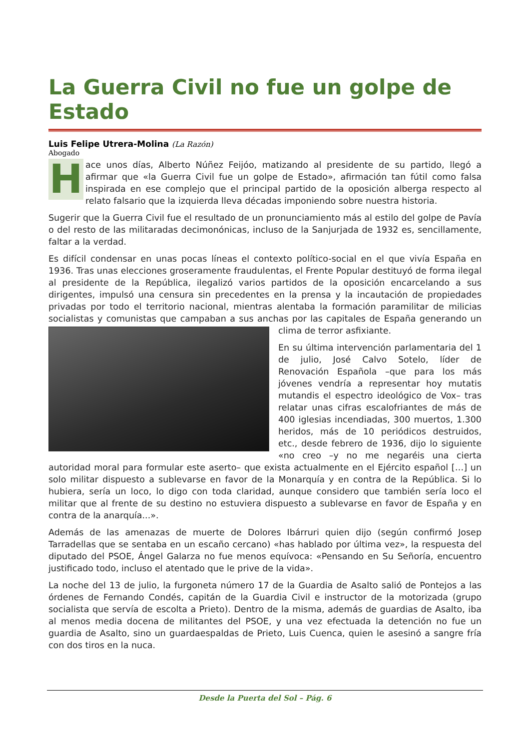La Guerra Civil no fue un golpe de Estado
Luis Felipe Utrera-Molina (La Razón)
Abogado
Hace unos días, Alberto Núñez Feijóo, matizando al presidente de su partido, llegó a afirmar que «la Guerra Civil fue un golpe de Estado», afirmación tan fútil como falsa inspirada en ese complejo que el principal partido de la oposición alberga respecto al relato falsario que la izquierda lleva décadas imponiendo sobre nuestra historia.
Sugerir que la Guerra Civil fue el resultado de un pronunciamiento más al estilo del golpe de Pavía o del resto de las militaradas decimonónicas, incluso de la Sanjurjada de 1932 es, sencillamente, faltar a la verdad.
Es difícil condensar en unas pocas líneas el contexto político-social en el que vivía España en 1936. Tras unas elecciones groseramente fraudulentas, el Frente Popular destituyó de forma ilegal al presidente de la República, ilegalizó varios partidos de la oposición encarcelando a sus dirigentes, impulsó una censura sin precedentes en la prensa y la incautación de propiedades privadas por todo el territorio nacional, mientras alentaba la formación paramilitar de milicias socialistas y comunistas que campaban a sus anchas por las capitales de España generando un clima de terror asfixiante.
En su última intervención parlamentaria del 1 de julio, José Calvo Sotelo, líder de Renovación Española –que para los más jóvenes vendría a representar hoy mutatis mutandis el espectro ideológico de Vox– tras relatar unas cifras escalofriantes de más de 400 iglesias incendiadas, 300 muertos, 1.300 heridos, más de 10 periódicos destruidos, etc., desde febrero de 1936, dijo lo siguiente «no creo –y no me negaréis una cierta autoridad moral para formular este aserto– que exista actualmente en el Ejército español […] un solo militar dispuesto a sublevarse en favor de la Monarquía y en contra de la República. Si lo hubiera, sería un loco, lo digo con toda claridad, aunque considero que también sería loco el militar que al frente de su destino no estuviera dispuesto a sublevarse en favor de España y en contra de la anarquía...».
Además de las amenazas de muerte de Dolores Ibárruri quien dijo (según confirmó Josep Tarradellas que se sentaba en un escaño cercano) «has hablado por última vez», la respuesta del diputado del PSOE, Ángel Galarza no fue menos equívoca: «Pensando en Su Señoría, encuentro justificado todo, incluso el atentado que le prive de la vida».
La noche del 13 de julio, la furgoneta número 17 de la Guardia de Asalto salió de Pontejos a las órdenes de Fernando Condés, capitán de la Guardia Civil e instructor de la motorizada (grupo socialista que servía de escolta a Prieto). Dentro de la misma, además de guardias de Asalto, iba al menos media docena de militantes del PSOE, y una vez efectuada la detención no fue un guardia de Asalto, sino un guardaespaldas de Prieto, Luis Cuenca, quien le asesinó a sangre fría con dos tiros en la nuca.
Desde la Puerta del Sol – Pág. 6